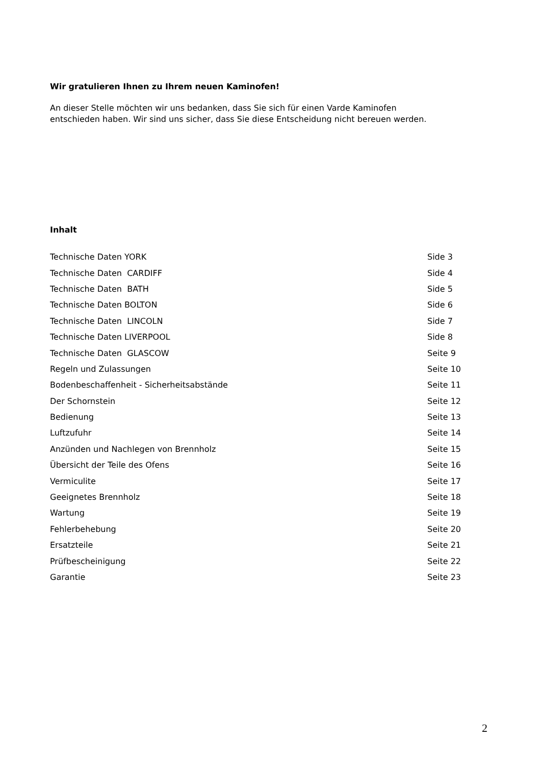Wir gratulieren Ihnen zu Ihrem neuen Kaminofen!
An dieser Stelle möchten wir uns bedanken, dass Sie sich für einen Varde Kaminofen
entschieden haben. Wir sind uns sicher, dass Sie diese Entscheidung nicht bereuen werden.
Inhalt
| Technische Daten YORK | Side 3 |
| Technische Daten CARDIFF | Side 4 |
| Technische Daten BATH | Side 5 |
| Technische Daten BOLTON | Side 6 |
| Technische Daten LINCOLN | Side 7 |
| Technische Daten LIVERPOOL | Side 8 |
| Technische Daten GLASCOW | Seite 9 |
| Regeln und Zulassungen | Seite 10 |
| Bodenbeschaffenheit - Sicherheitsabstände | Seite 11 |
| Der Schornstein | Seite 12 |
| Bedienung | Seite 13 |
| Luftzufuhr | Seite 14 |
| Anzünden und Nachlegen von Brennholz | Seite 15 |
| Übersicht der Teile des Ofens | Seite 16 |
| Vermiculite | Seite 17 |
| Geeignetes Brennholz | Seite 18 |
| Wartung | Seite 19 |
| Fehlerbehebung | Seite 20 |
| Ersatzteile | Seite 21 |
| Prüfbescheinigung | Seite 22 |
| Garantie | Seite 23 |
2